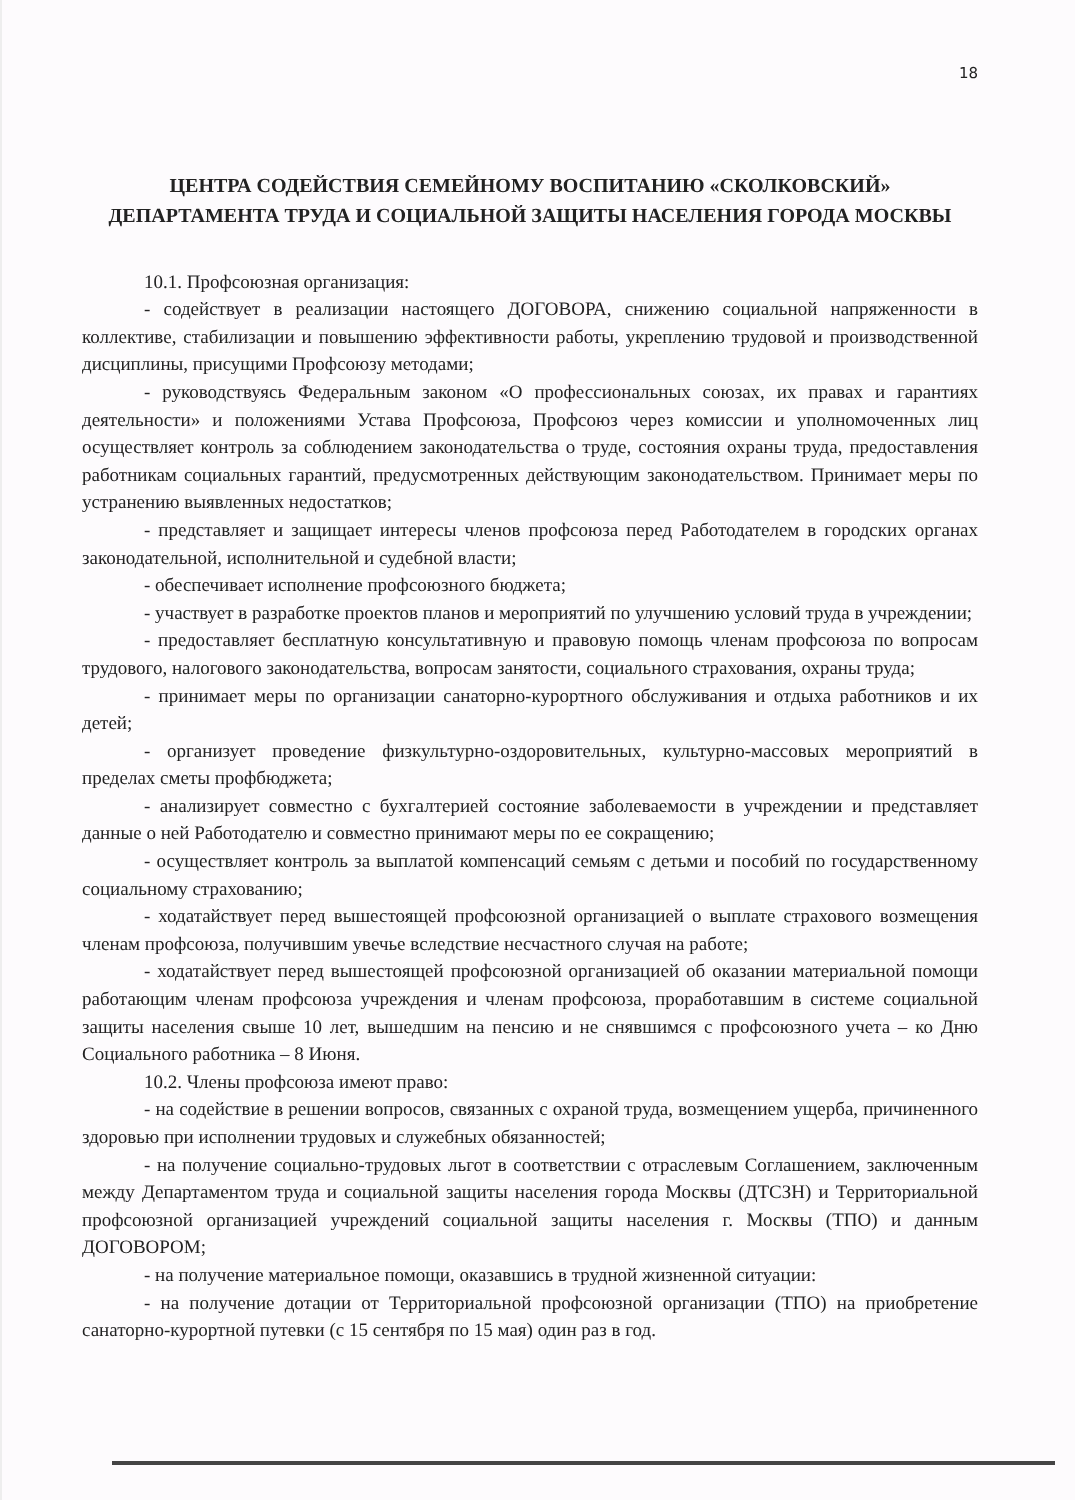18
ЦЕНТРА СОДЕЙСТВИЯ СЕМЕЙНОМУ ВОСПИТАНИЮ «СКОЛКОВСКИЙ» ДЕПАРТАМЕНТА ТРУДА И СОЦИАЛЬНОЙ ЗАЩИТЫ НАСЕЛЕНИЯ ГОРОДА МОСКВЫ
10.1. Профсоюзная организация:
- содействует в реализации настоящего ДОГОВОРА, снижению социальной напряженности в коллективе, стабилизации и повышению эффективности работы, укреплению трудовой и производственной дисциплины, присущими Профсоюзу методами;
- руководствуясь Федеральным законом «О профессиональных союзах, их правах и гарантиях деятельности» и положениями Устава Профсоюза, Профсоюз через комиссии и уполномоченных лиц осуществляет контроль за соблюдением законодательства о труде, состояния охраны труда, предоставления работникам социальных гарантий, предусмотренных действующим законодательством. Принимает меры по устранению выявленных недостатков;
- представляет и защищает интересы членов профсоюза перед Работодателем в городских органах законодательной, исполнительной и судебной власти;
- обеспечивает исполнение профсоюзного бюджета;
- участвует в разработке проектов планов и мероприятий по улучшению условий труда в учреждении;
- предоставляет бесплатную консультативную и правовую помощь членам профсоюза по вопросам трудового, налогового законодательства, вопросам занятости, социального страхования, охраны труда;
- принимает меры по организации санаторно-курортного обслуживания и отдыха работников и их детей;
- организует проведение физкультурно-оздоровительных, культурно-массовых мероприятий в пределах сметы профбюджета;
- анализирует совместно с бухгалтерией состояние заболеваемости в учреждении и представляет данные о ней Работодателю и совместно принимают меры по ее сокращению;
- осуществляет контроль за выплатой компенсаций семьям с детьми и пособий по государственному социальному страхованию;
- ходатайствует перед вышестоящей профсоюзной организацией о выплате страхового возмещения членам профсоюза, получившим увечье вследствие несчастного случая на работе;
- ходатайствует перед вышестоящей профсоюзной организацией об оказании материальной помощи работающим членам профсоюза учреждения и членам профсоюза, проработавшим в системе социальной защиты населения свыше 10 лет, вышедшим на пенсию и не снявшимся с профсоюзного учета – ко Дню Социального работника – 8 Июня.
10.2. Члены профсоюза имеют право:
- на содействие в решении вопросов, связанных с охраной труда, возмещением ущерба, причиненного здоровью при исполнении трудовых и служебных обязанностей;
- на получение социально-трудовых льгот в соответствии с отраслевым Соглашением, заключенным между Департаментом труда и социальной защиты населения города Москвы (ДТСЗН) и Территориальной профсоюзной организацией учреждений социальной защиты населения г. Москвы (ТПО) и данным ДОГОВОРОМ;
- на получение материальное помощи, оказавшись в трудной жизненной ситуации:
- на получение дотации от Территориальной профсоюзной организации (ТПО) на приобретение санаторно-курортной путевки (с 15 сентября по 15 мая) один раз в год.